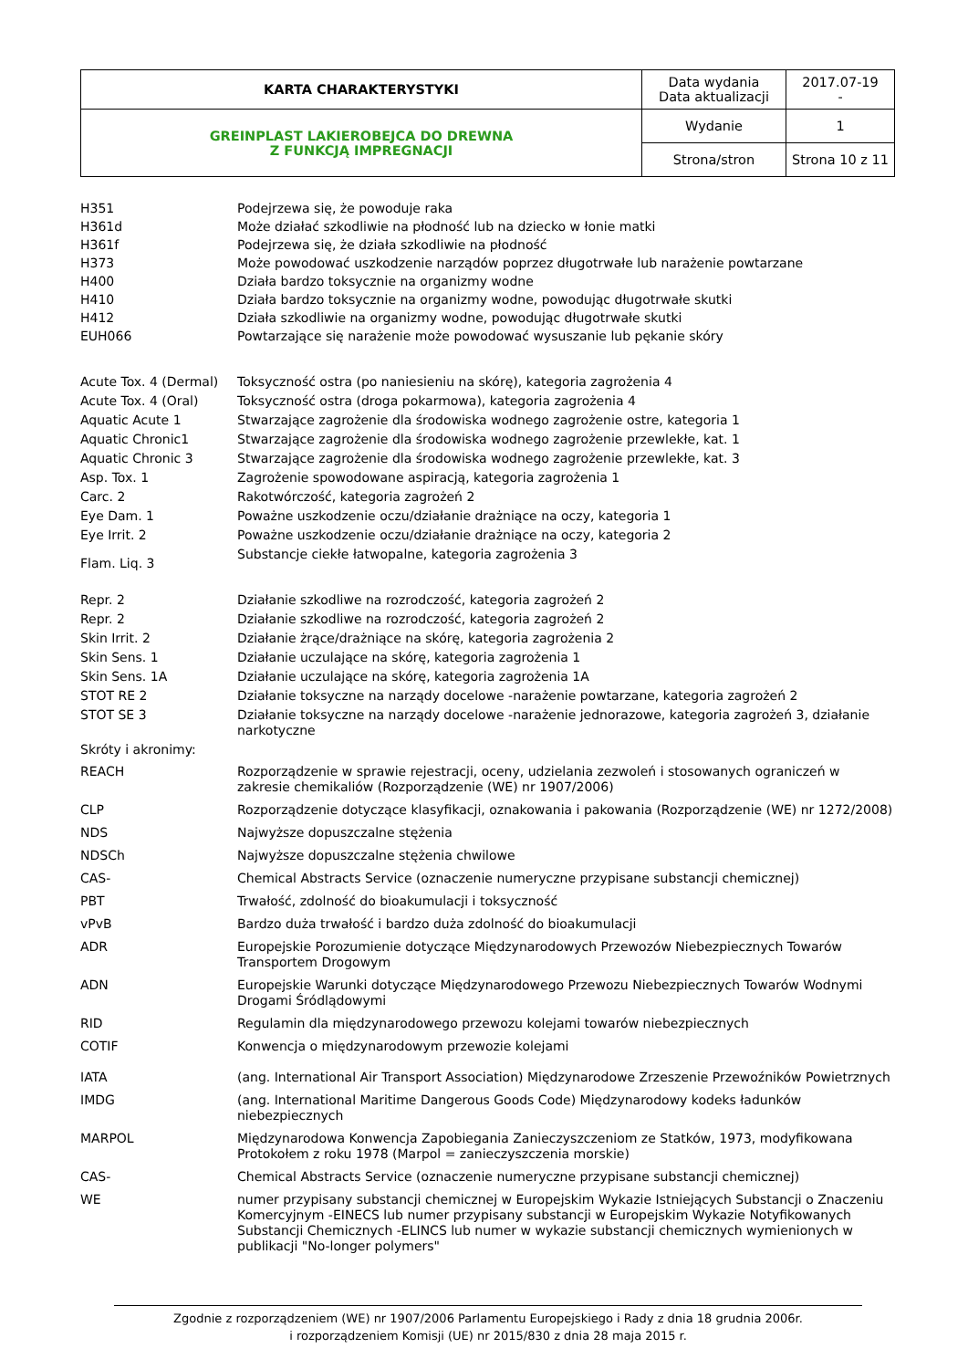| KARTA CHARAKTERYSTYKI | Data wydania Data aktualizacji | 2017.07-19 - |
| GREINPLAST LAKIEROBEJCA DO DREWNA Z FUNKCJĄ IMPREGNACJI | Wydanie | 1 |
| | Strona/stron | Strona 10 z 11 |
| H351 | Podejrzewa się, że powoduje raka |
| H361d | Może działać szkodliwie na płodność lub na dziecko w łonie matki |
| H361f | Podejrzewa się, że działa szkodliwie na płodność |
| H373 | Może powodować uszkodzenie narządów poprzez długotrwałe lub narażenie powtarzane |
| H400 | Działa bardzo toksycznie na organizmy wodne |
| H410 | Działa bardzo toksycznie na organizmy wodne, powodując długotrwałe skutki |
| H412 | Działa szkodliwie na organizmy wodne, powodując długotrwałe skutki |
| EUH066 | Powtarzające się narażenie może powodować wysuszanie lub pękanie skóry |
| Acute Tox. 4 (Dermal) | Toksyczność ostra (po naniesieniu na skórę), kategoria zagrożenia 4 |
| Acute Tox. 4 (Oral) | Toksyczność ostra (droga pokarmowa), kategoria zagrożenia 4 |
| Aquatic Acute 1 | Stwarzające zagrożenie dla środowiska wodnego zagrożenie ostre, kategoria 1 |
| Aquatic Chronic1 | Stwarzające zagrożenie dla środowiska wodnego zagrożenie przewlekłe, kat. 1 |
| Aquatic Chronic 3 | Stwarzające zagrożenie dla środowiska wodnego zagrożenie przewlekłe, kat. 3 |
| Asp. Tox. 1 | Zagrożenie spowodowane aspiracją, kategoria zagrożenia 1 |
| Carc. 2 | Rakotwórczość, kategoria zagrożeń 2 |
| Eye Dam. 1 | Poważne uszkodzenie oczu/działanie drażniące na oczy, kategoria 1 |
| Eye Irrit. 2 | Poważne uszkodzenie oczu/działanie drażniące na oczy, kategoria 2 |
| Flam. Liq. 3 | Substancje ciekłe łatwopalne, kategoria zagrożenia 3 |
| Repr. 2 | Działanie szkodliwe na rozrodczość, kategoria zagrożeń 2 |
| Repr. 2 | Działanie szkodliwe na rozrodczość, kategoria zagrożeń 2 |
| Skin Irrit. 2 | Działanie żrące/drażniące na skórę, kategoria zagrożenia 2 |
| Skin Sens. 1 | Działanie uczulające na skórę, kategoria zagrożenia 1 |
| Skin Sens. 1A | Działanie uczulające na skórę, kategoria zagrożenia 1A |
| STOT RE 2 | Działanie toksyczne na narządy docelowe -narażenie powtarzane, kategoria zagrożeń 2 |
| STOT SE 3 | Działanie toksyczne na narządy docelowe -narażenie jednorazowe, kategoria zagrożeń 3, działanie narkotyczne |
| Skróty i akronimy: | |
| REACH | Rozporządzenie w sprawie rejestracji, oceny, udzielania zezwoleń i stosowanych ograniczeń w zakresie chemikaliów (Rozporządzenie (WE) nr 1907/2006) |
| CLP | Rozporządzenie dotyczące klasyfikacji, oznakowania i pakowania (Rozporządzenie (WE) nr 1272/2008) |
| NDS | Najwyższe dopuszczalne stężenia |
| NDSCh | Najwyższe dopuszczalne stężenia chwilowe |
| CAS- | Chemical Abstracts Service (oznaczenie numeryczne przypisane substancji chemicznej) |
| PBT | Trwałość, zdolność do bioakumulacji i toksyczność |
| vPvB | Bardzo duża trwałość i bardzo duża zdolność do bioakumulacji |
| ADR | Europejskie Porozumienie dotyczące Międzynarodowych Przewozów Niebezpiecznych Towarów Transportem Drogowym |
| ADN | Europejskie Warunki dotyczące Międzynarodowego Przewozu Niebezpiecznych Towarów Wodnymi Drogami Śródlądowymi |
| RID | Regulamin dla międzynarodowego przewozu kolejami towarów niebezpiecznych |
| COTIF | Konwencja o międzynarodowym przewozie kolejami |
| IATA | (ang. International Air Transport Association) Międzynarodowe Zrzeszenie Przewoźników Powietrznych |
| IMDG | (ang. International Maritime Dangerous Goods Code) Międzynarodowy kodeks ładunków niebezpiecznych |
| MARPOL | Międzynarodowa Konwencja Zapobiegania Zanieczyszczeniom ze Statków, 1973, modyfikowana Protokołem z roku 1978 (Marpol = zanieczyszczenia morskie) |
| CAS- | Chemical Abstracts Service (oznaczenie numeryczne przypisane substancji chemicznej) |
| WE | numer przypisany substancji chemicznej w Europejskim Wykazie Istniejących Substancji o Znaczeniu Komercyjnym -EINECS lub numer przypisany substancji w Europejskim Wykazie Notyfikowanych Substancji Chemicznych -ELINCS lub numer w wykazie substancji chemicznych wymienionych w publikacji "No-longer polymers" |
Zgodnie z rozporządzeniem (WE) nr 1907/2006 Parlamentu Europejskiego i Rady z dnia 18 grudnia 2006r.
i rozporządzeniem Komisji (UE) nr 2015/830 z dnia 28 maja 2015 r.